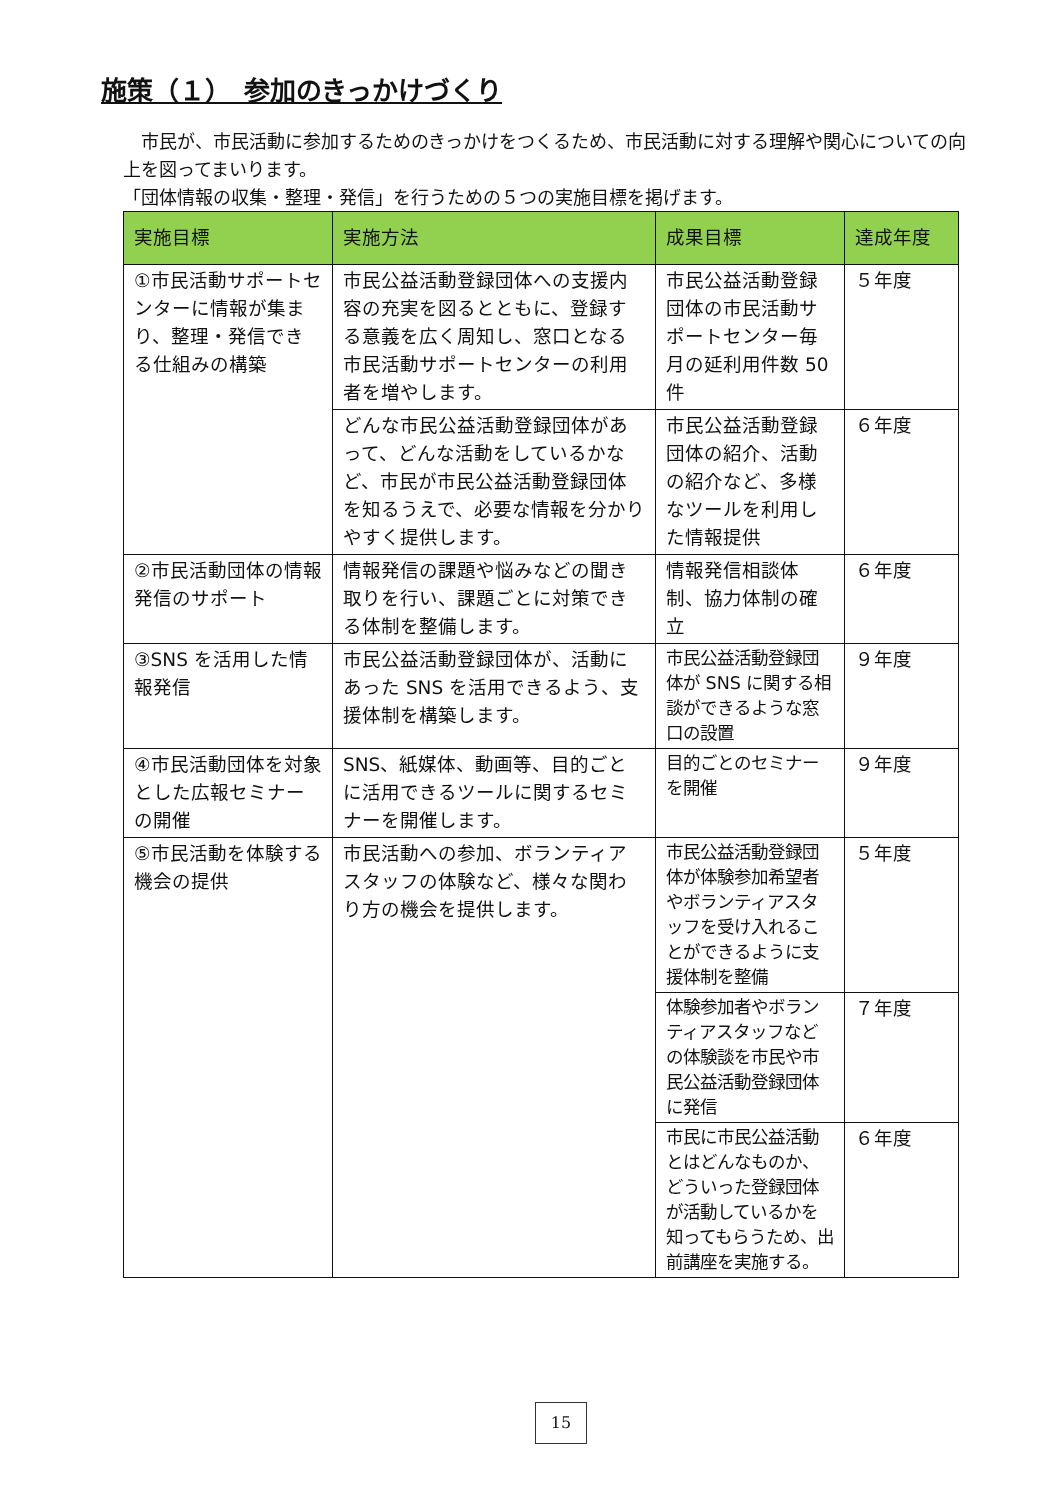施策（１）　参加のきっかけづくり
　市民が、市民活動に参加するためのきっかけをつくるため、市民活動に対する理解や関心についての向上を図ってまいります。
「団体情報の収集・整理・発信」を行うための５つの実施目標を掲げます。
| 実施目標 | 実施方法 | 成果目標 | 達成年度 |
| --- | --- | --- | --- |
| ①市民活動サポートセンターに情報が集まり、整理・発信できる仕組みの構築 | 市民公益活動登録団体への支援内容の充実を図るとともに、登録する意義を広く周知し、窓口となる市民活動サポートセンターの利用者を増やします。 | 市民公益活動登録団体の市民活動サポートセンター毎月の延利用件数 50 件 | ５年度 |
| | どんな市民公益活動登録団体があって、どんな活動をしているかなど、市民が市民公益活動登録団体を知るうえで、必要な情報を分かりやすく提供します。 | 市民公益活動登録団体の紹介、活動の紹介など、多様なツールを利用した情報提供 | ６年度 |
| ②市民活動団体の情報発信のサポート | 情報発信の課題や悩みなどの聞き取りを行い、課題ごとに対策できる体制を整備します。 | 情報発信相談体制、協力体制の確立 | ６年度 |
| ③SNS を活用した情報発信 | 市民公益活動登録団体が、活動にあった SNS を活用できるよう、支援体制を構築します。 | 市民公益活動登録団体が SNS に関する相談ができるような窓口の設置 | ９年度 |
| ④市民活動団体を対象とした広報セミナーの開催 | SNS、紙媒体、動画等、目的ごとに活用できるツールに関するセミナーを開催します。 | 目的ごとのセミナーを開催 | ９年度 |
| ⑤市民活動を体験する機会の提供 | 市民活動への参加、ボランティアスタッフの体験など、様々な関わり方の機会を提供します。 | 市民公益活動登録団体が体験参加希望者やボランティアスタッフを受け入れることができるように支援体制を整備 | ５年度 |
| | | 体験参加者やボランティアスタッフなどの体験談を市民や市民公益活動登録団体に発信 | ７年度 |
| | | 市民に市民公益活動とはどんなものか、どういった登録団体が活動しているかを知ってもらうため、出前講座を実施する。 | ６年度 |
15